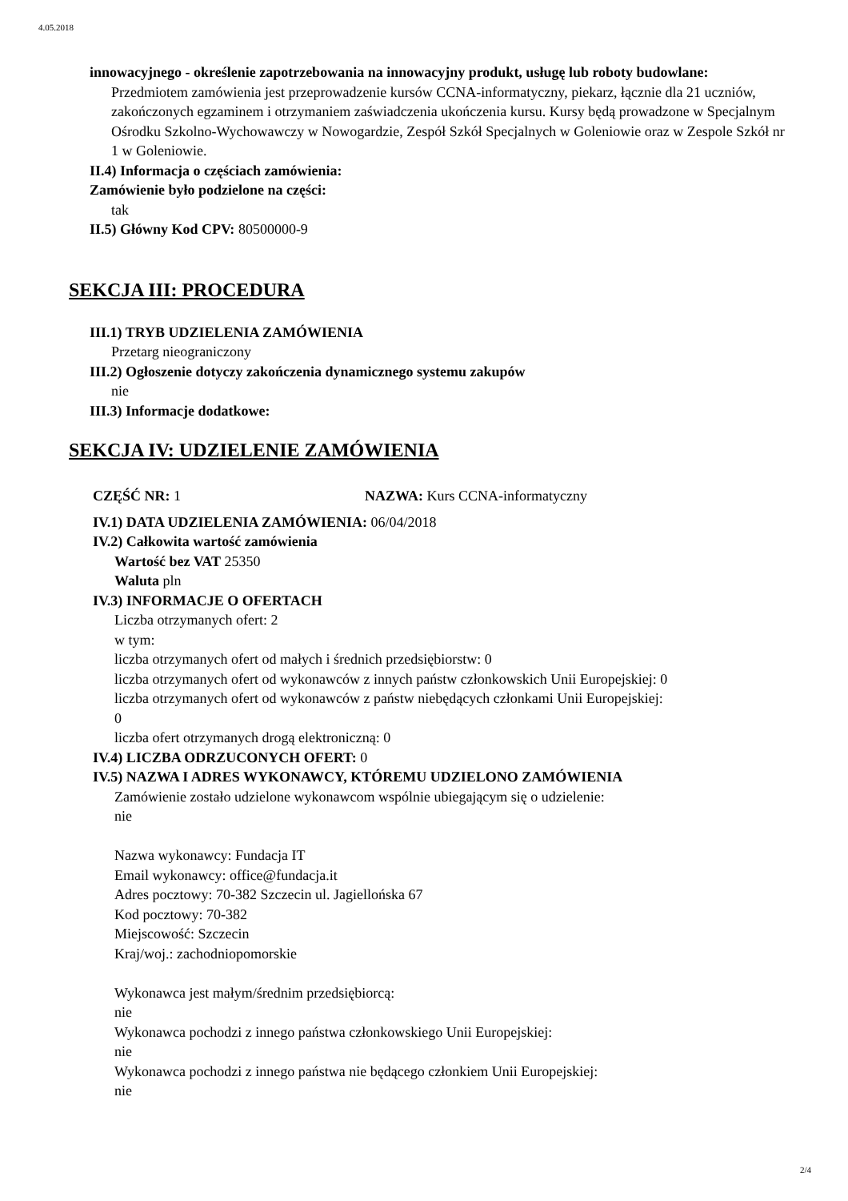4.05.2018
innowacyjnego - określenie zapotrzebowania na innowacyjny produkt, usługę lub roboty budowlane:
Przedmiotem zamówienia jest przeprowadzenie kursów CCNA-informatyczny, piekarz, łącznie dla 21 uczniów, zakończonych egzaminem i otrzymaniem zaświadczenia ukończenia kursu. Kursy będą prowadzone w Specjalnym Ośrodku Szkolno-Wychowawczy w Nowogardzie, Zespół Szkół Specjalnych w Goleniowie oraz w Zespole Szkół nr 1 w Goleniowie.
II.4) Informacja o częściach zamówienia:
Zamówienie było podzielone na części:
tak
II.5) Główny Kod CPV: 80500000-9
SEKCJA III: PROCEDURA
III.1) TRYB UDZIELENIA ZAMÓWIENIA
Przetarg nieograniczony
III.2) Ogłoszenie dotyczy zakończenia dynamicznego systemu zakupów
nie
III.3) Informacje dodatkowe:
SEKCJA IV: UDZIELENIE ZAMÓWIENIA
CZĘŚĆ NR: 1 NAZWA: Kurs CCNA-informatyczny
IV.1) DATA UDZIELENIA ZAMÓWIENIA: 06/04/2018
IV.2) Całkowita wartość zamówienia
Wartość bez VAT 25350
Waluta pln
IV.3) INFORMACJE O OFERTACH
Liczba otrzymanych ofert: 2
w tym:
liczba otrzymanych ofert od małych i średnich przedsiębiorstw: 0
liczba otrzymanych ofert od wykonawców z innych państw członkowskich Unii Europejskiej: 0
liczba otrzymanych ofert od wykonawców z państw niebędących członkami Unii Europejskiej:
0
liczba ofert otrzymanych drogą elektroniczną: 0
IV.4) LICZBA ODRZUCONYCH OFERT: 0
IV.5) NAZWA I ADRES WYKONAWCY, KTÓREMU UDZIELONO ZAMÓWIENIA
Zamówienie zostało udzielone wykonawcom wspólnie ubiegającym się o udzielenie:
nie
Nazwa wykonawcy: Fundacja IT
Email wykonawcy: office@fundacja.it
Adres pocztowy: 70-382 Szczecin ul. Jagiellońska 67
Kod pocztowy: 70-382
Miejscowość: Szczecin
Kraj/woj.: zachodniopomorskie
Wykonawca jest małym/średnim przedsiębiorcą:
nie
Wykonawca pochodzi z innego państwa członkowskiego Unii Europejskiej:
nie
Wykonawca pochodzi z innego państwa nie będącego członkiem Unii Europejskiej:
nie
2/4